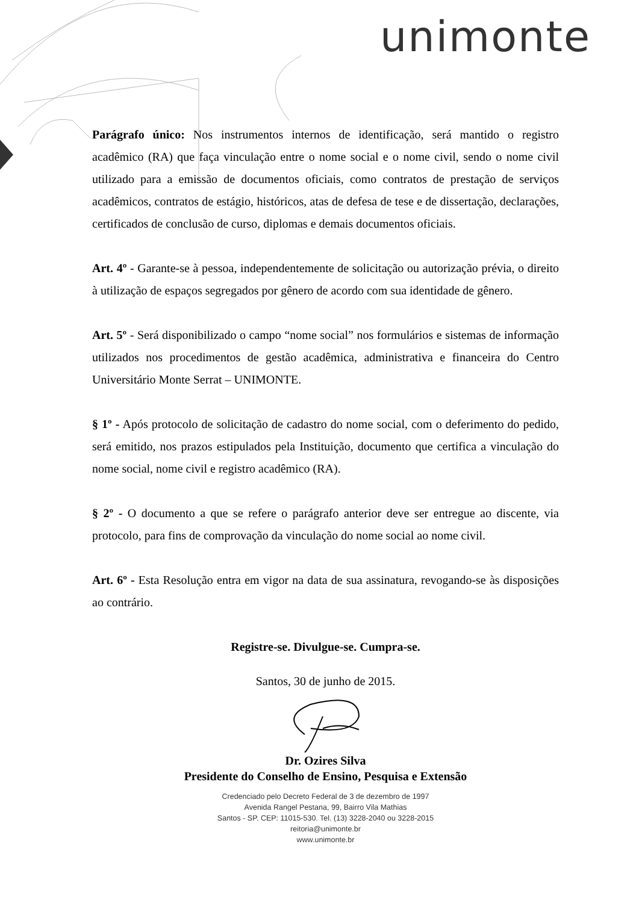unimonte
Parágrafo único: Nos instrumentos internos de identificação, será mantido o registro acadêmico (RA) que faça vinculação entre o nome social e o nome civil, sendo o nome civil utilizado para a emissão de documentos oficiais, como contratos de prestação de serviços acadêmicos, contratos de estágio, históricos, atas de defesa de tese e de dissertação, declarações, certificados de conclusão de curso, diplomas e demais documentos oficiais.
Art. 4º - Garante-se à pessoa, independentemente de solicitação ou autorização prévia, o direito à utilização de espaços segregados por gênero de acordo com sua identidade de gênero.
Art. 5º - Será disponibilizado o campo “nome social” nos formulários e sistemas de informação utilizados nos procedimentos de gestão acadêmica, administrativa e financeira do Centro Universitário Monte Serrat – UNIMONTE.
§ 1º - Após protocolo de solicitação de cadastro do nome social, com o deferimento do pedido, será emitido, nos prazos estipulados pela Instituição, documento que certifica a vinculação do nome social, nome civil e registro acadêmico (RA).
§ 2º - O documento a que se refere o parágrafo anterior deve ser entregue ao discente, via protocolo, para fins de comprovação da vinculação do nome social ao nome civil.
Art. 6º - Esta Resolução entra em vigor na data de sua assinatura, revogando-se às disposições ao contrário.
Registre-se. Divulgue-se. Cumpra-se.
Santos, 30 de junho de 2015.
Dr. Ozires Silva
Presidente do Conselho de Ensino, Pesquisa e Extensão
Credenciado pelo Decreto Federal de 3 de dezembro de 1997
Avenida Rangel Pestana, 99, Bairro Vila Mathias
Santos - SP. CEP: 11015-530. Tel. (13) 3228-2040 ou 3228-2015
reitoria@unimonte.br
www.unimonte.br